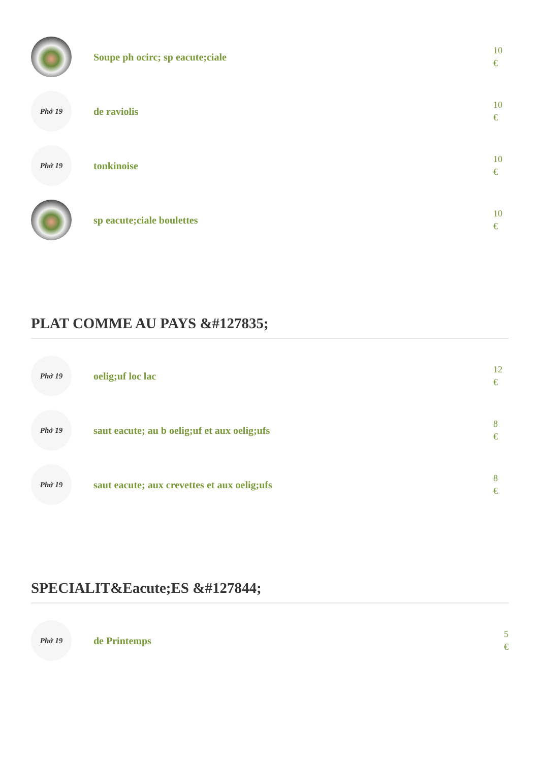Soupe ph ocirc; sp eacute;ciale
10
€
Phở 19
de raviolis
10
€
Phở 19
tonkinoise
10
€
sp eacute;ciale boulettes
10
€
PLAT COMME AU PAYS &#127835;
Phở 19
oelig;uf loc lac
12
€
Phở 19
saut eacute; au b oelig;uf et aux oelig;ufs
8
€
Phở 19
saut eacute; aux crevettes et aux oelig;ufs
8
€
SPECIALIT&Eacute;ES &#127844;
Phở 19
de Printemps
5
€